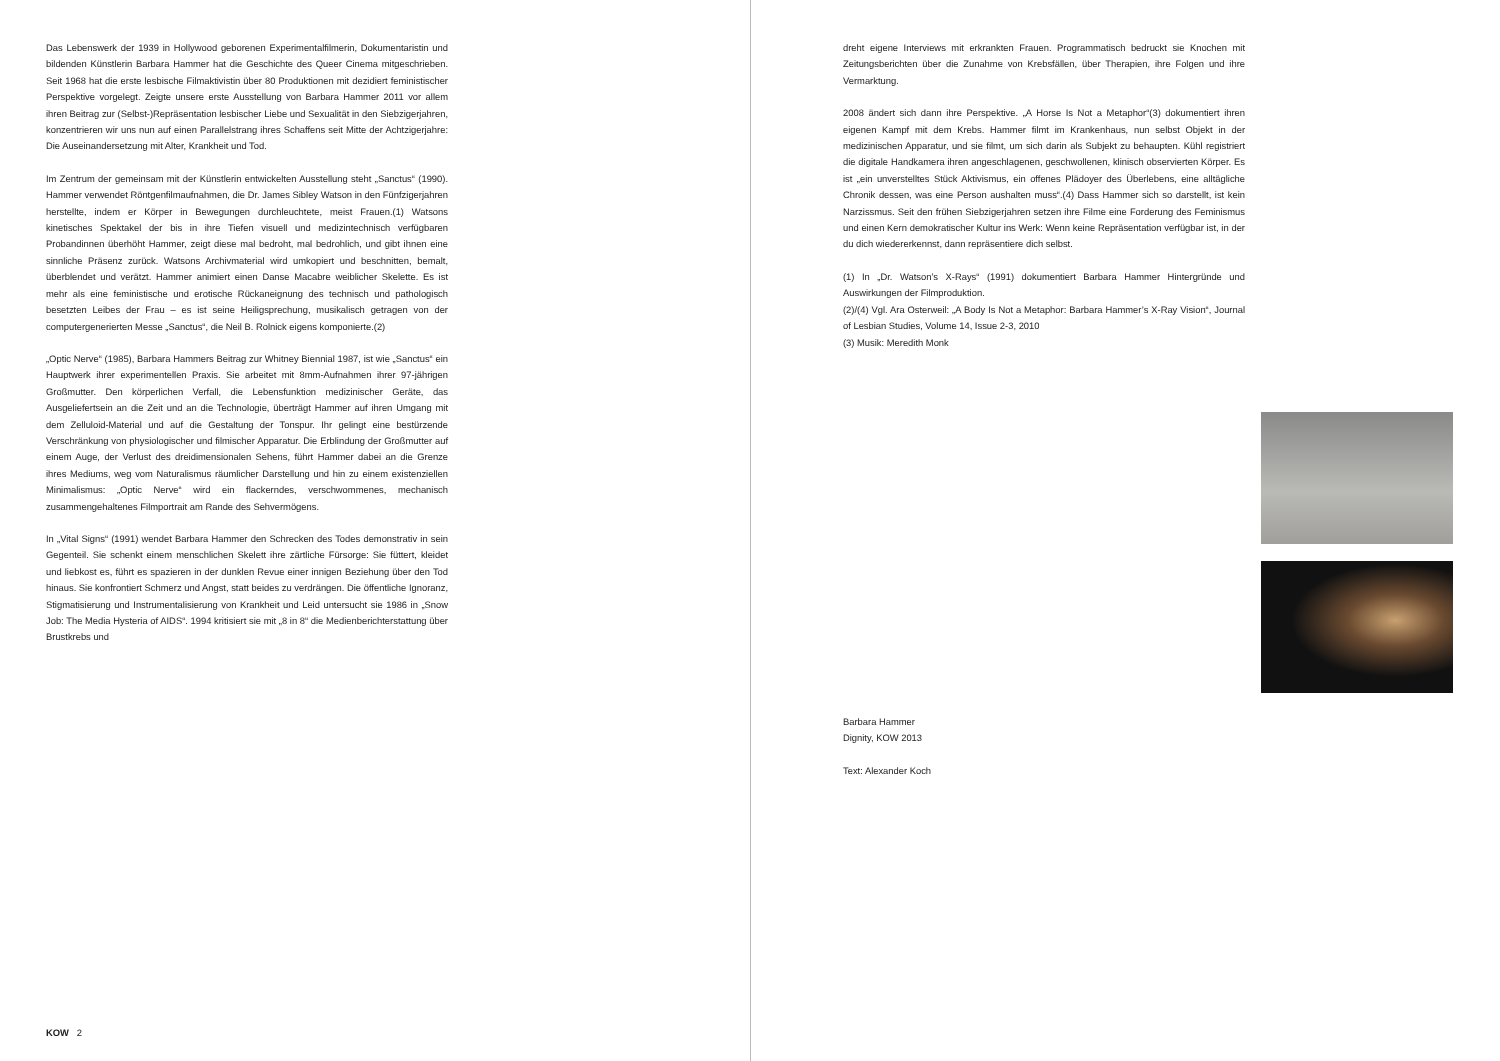Das Lebenswerk der 1939 in Hollywood geborenen Experimentalfilmerin, Dokumentaristin und bildenden Künstlerin Barbara Hammer hat die Geschichte des Queer Cinema mitgeschrieben. Seit 1968 hat die erste lesbische Filmaktivistin über 80 Produktionen mit dezidiert feministischer Perspektive vorgelegt. Zeigte unsere erste Ausstellung von Barbara Hammer 2011 vor allem ihren Beitrag zur (Selbst-)Repräsentation lesbischer Liebe und Sexualität in den Siebzigerjahren, konzentrieren wir uns nun auf einen Parallelstrang ihres Schaffens seit Mitte der Achtzigerjahre: Die Auseinandersetzung mit Alter, Krankheit und Tod.
Im Zentrum der gemeinsam mit der Künstlerin entwickelten Ausstellung steht „Sanctus“ (1990). Hammer verwendet Röntgenfilmaufnahmen, die Dr. James Sibley Watson in den Fünfzigerjahren herstellte, indem er Körper in Bewegungen durchleuchtete, meist Frauen.(1) Watsons kinetisches Spektakel der bis in ihre Tiefen visuell und medizintechnisch verfügbaren Probandinnen überhöht Hammer, zeigt diese mal bedroht, mal bedrohlich, und gibt ihnen eine sinnliche Präsenz zurück. Watsons Archivmaterial wird umkopiert und beschnitten, bemalt, überblendet und verätzt. Hammer animiert einen Danse Macabre weiblicher Skelette. Es ist mehr als eine feministische und erotische Rückaneignung des technisch und pathologisch besetzten Leibes der Frau – es ist seine Heiligsprechung, musikalisch getragen von der computergenerierten Messe „Sanctus“, die Neil B. Rolnick eigens komponierte.(2)
„Optic Nerve“ (1985), Barbara Hammers Beitrag zur Whitney Biennial 1987, ist wie „Sanctus“ ein Hauptwerk ihrer experimentellen Praxis. Sie arbeitet mit 8mm-Aufnahmen ihrer 97-jährigen Großmutter. Den körperlichen Verfall, die Lebensfunktion medizinischer Geräte, das Ausgeliefertsein an die Zeit und an die Technologie, überträgt Hammer auf ihren Umgang mit dem Zelluloid-Material und auf die Gestaltung der Tonspur. Ihr gelingt eine bestürzende Verschränkung von physiologischer und filmischer Apparatur. Die Erblindung der Großmutter auf einem Auge, der Verlust des dreidimensionalen Sehens, führt Hammer dabei an die Grenze ihres Mediums, weg vom Naturalismus räumlicher Darstellung und hin zu einem existenziellen Minimalismus: „Optic Nerve“ wird ein flackerndes, verschwommenes, mechanisch zusammengehaltenes Filmportrait am Rande des Sehvermögens.
In „Vital Signs“ (1991) wendet Barbara Hammer den Schrecken des Todes demonstrativ in sein Gegenteil. Sie schenkt einem menschlichen Skelett ihre zärtliche Fürsorge: Sie füttert, kleidet und liebkost es, führt es spazieren in der dunklen Revue einer innigen Beziehung über den Tod hinaus. Sie konfrontiert Schmerz und Angst, statt beides zu verdrängen. Die öffentliche Ignoranz, Stigmatisierung und Instrumentalisierung von Krankheit und Leid untersucht sie 1986 in „Snow Job: The Media Hysteria of AIDS“. 1994 kritisiert sie mit „8 in 8“ die Medienberichterstattung über Brustkrebs und
dreht eigene Interviews mit erkrankten Frauen. Programmatisch bedruckt sie Knochen mit Zeitungsberichten über die Zunahme von Krebsfällen, über Therapien, ihre Folgen und ihre Vermarktung.
2008 ändert sich dann ihre Perspektive. „A Horse Is Not a Metaphor“(3) dokumentiert ihren eigenen Kampf mit dem Krebs. Hammer filmt im Krankenhaus, nun selbst Objekt in der medizinischen Apparatur, und sie filmt, um sich darin als Subjekt zu behaupten. Kühl registriert die digitale Handkamera ihren angeschlagenen, geschwollenen, klinisch observierten Körper. Es ist „ein unverstelltes Stück Aktivismus, ein offenes Plädoyer des Überlebens, eine alltägliche Chronik dessen, was eine Person aushalten muss“.(4) Dass Hammer sich so darstellt, ist kein Narzissmus. Seit den frühen Siebzigerjahren setzen ihre Filme eine Forderung des Feminismus und einen Kern demokratischer Kultur ins Werk: Wenn keine Repräsentation verfügbar ist, in der du dich wiedererkennst, dann repräsentiere dich selbst.
(1) In „Dr. Watson’s X-Rays“ (1991) dokumentiert Barbara Hammer Hintergründe und Auswirkungen der Filmproduktion.
(2)/(4) Vgl. Ara Osterweil: „A Body Is Not a Metaphor: Barbara Hammer’s X-Ray Vision“, Journal of Lesbian Studies, Volume 14, Issue 2-3, 2010
(3) Musik: Meredith Monk
Barbara Hammer
Dignity, KOW 2013
Text: Alexander Koch
KOW 2